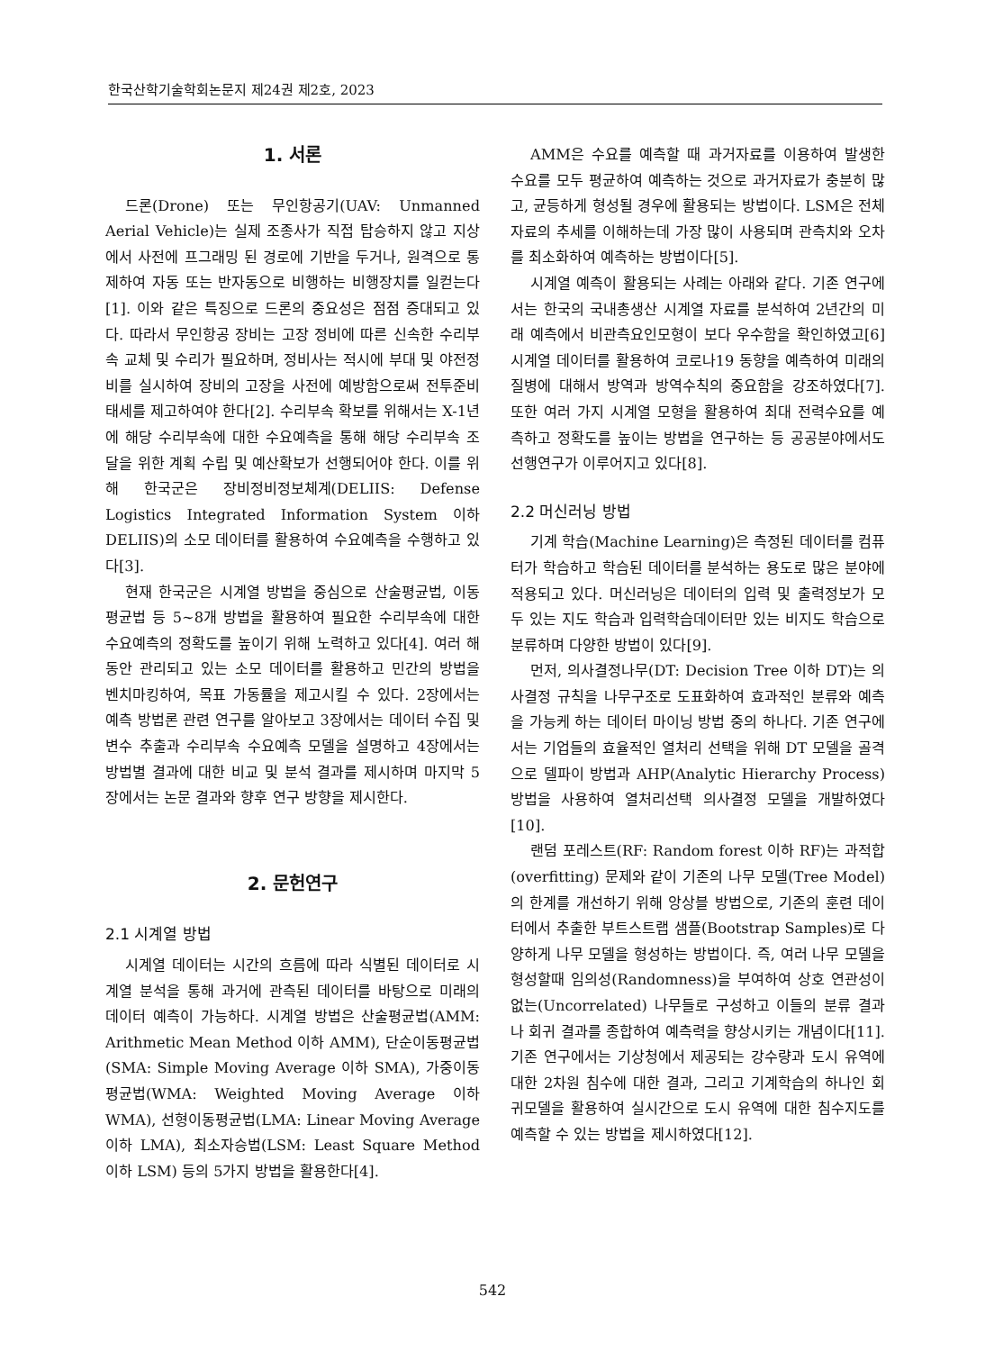한국산학기술학회논문지 제24권 제2호, 2023
1. 서론
드론(Drone) 또는 무인항공기(UAV: Unmanned Aerial Vehicle)는 실제 조종사가 직접 탑승하지 않고 지상에서 사전에 프그래밍 된 경로에 기반을 두거나, 원격으로 통제하여 자동 또는 반자동으로 비행하는 비행장치를 일컫는다[1]. 이와 같은 특징으로 드론의 중요성은 점점 증대되고 있다. 따라서 무인항공 장비는 고장 정비에 따른 신속한 수리부속 교체 및 수리가 필요하며, 정비사는 적시에 부대 및 야전정비를 실시하여 장비의 고장을 사전에 예방함으로써 전투준비태세를 제고하여야 한다[2]. 수리부속 확보를 위해서는 X-1년에 해당 수리부속에 대한 수요예측을 통해 해당 수리부속 조달을 위한 계획 수립 및 예산확보가 선행되어야 한다. 이를 위해 한국군은 장비정비정보체계(DELIIS: Defense Logistics Integrated Information System 이하 DELIIS)의 소모 데이터를 활용하여 수요예측을 수행하고 있다[3].
현재 한국군은 시계열 방법을 중심으로 산술평균법, 이동평균법 등 5~8개 방법을 활용하여 필요한 수리부속에 대한 수요예측의 정확도를 높이기 위해 노력하고 있다[4]. 여러 해 동안 관리되고 있는 소모 데이터를 활용하고 민간의 방법을 벤치마킹하여, 목표 가동률을 제고시킬 수 있다. 2장에서는 예측 방법론 관련 연구를 알아보고 3장에서는 데이터 수집 및 변수 추출과 수리부속 수요예측 모델을 설명하고 4장에서는 방법별 결과에 대한 비교 및 분석 결과를 제시하며 마지막 5장에서는 논문 결과와 향후 연구 방향을 제시한다.
2. 문헌연구
2.1 시계열 방법
시계열 데이터는 시간의 흐름에 따라 식별된 데이터로 시계열 분석을 통해 과거에 관측된 데이터를 바탕으로 미래의 데이터 예측이 가능하다. 시계열 방법은 산술평균법(AMM: Arithmetic Mean Method 이하 AMM), 단순이동평균법(SMA: Simple Moving Average 이하 SMA), 가중이동평균법(WMA: Weighted Moving Average 이하 WMA), 선형이동평균법(LMA: Linear Moving Average 이하 LMA), 최소자승법(LSM: Least Square Method 이하 LSM) 등의 5가지 방법을 활용한다[4].
AMM은 수요를 예측할 때 과거자료를 이용하여 발생한 수요를 모두 평균하여 예측하는 것으로 과거자료가 충분히 많고, 균등하게 형성될 경우에 활용되는 방법이다. LSM은 전체 자료의 추세를 이해하는데 가장 많이 사용되며 관측치와 오차를 최소화하여 예측하는 방법이다[5].
시계열 예측이 활용되는 사례는 아래와 같다. 기존 연구에서는 한국의 국내총생산 시계열 자료를 분석하여 2년간의 미래 예측에서 비관측요인모형이 보다 우수함을 확인하였고[6] 시계열 데이터를 활용하여 코로나19 동향을 예측하여 미래의 질병에 대해서 방역과 방역수칙의 중요함을 강조하였다[7]. 또한 여러 가지 시계열 모형을 활용하여 최대 전력수요를 예측하고 정확도를 높이는 방법을 연구하는 등 공공분야에서도 선행연구가 이루어지고 있다[8].
2.2 머신러닝 방법
기계 학습(Machine Learning)은 측정된 데이터를 컴퓨터가 학습하고 학습된 데이터를 분석하는 용도로 많은 분야에 적용되고 있다. 머신러닝은 데이터의 입력 및 출력정보가 모두 있는 지도 학습과 입력학습데이터만 있는 비지도 학습으로 분류하며 다양한 방법이 있다[9].
먼저, 의사결정나무(DT: Decision Tree 이하 DT)는 의사결정 규칙을 나무구조로 도표화하여 효과적인 분류와 예측을 가능케 하는 데이터 마이닝 방법 중의 하나다. 기존 연구에서는 기업들의 효율적인 열처리 선택을 위해 DT 모델을 골격으로 델파이 방법과 AHP(Analytic Hierarchy Process) 방법을 사용하여 열처리선택 의사결정 모델을 개발하였다[10].
랜덤 포레스트(RF: Random forest 이하 RF)는 과적합(overfitting) 문제와 같이 기존의 나무 모델(Tree Model)의 한계를 개선하기 위해 앙상블 방법으로, 기존의 훈련 데이터에서 추출한 부트스트랩 샘플(Bootstrap Samples)로 다양하게 나무 모델을 형성하는 방법이다. 즉, 여러 나무 모델을 형성할때 임의성(Randomness)을 부여하여 상호 연관성이 없는(Uncorrelated) 나무들로 구성하고 이들의 분류 결과나 회귀 결과를 종합하여 예측력을 향상시키는 개념이다[11]. 기존 연구에서는 기상청에서 제공되는 강수량과 도시 유역에 대한 2차원 침수에 대한 결과, 그리고 기계학습의 하나인 회귀모델을 활용하여 실시간으로 도시 유역에 대한 침수지도를 예측할 수 있는 방법을 제시하였다[12].
542